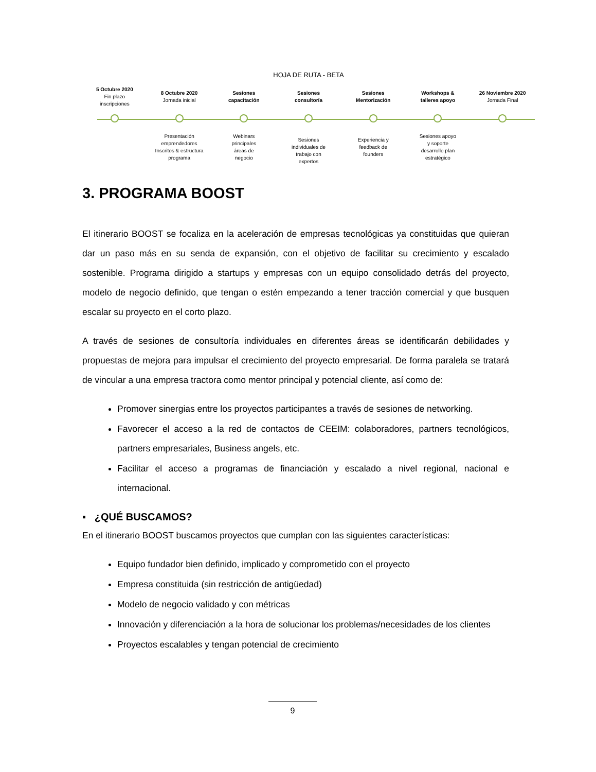HOJA DE RUTA - BETA
5 Octubre 2020
Fin plazo
inscripciones
8 Octubre 2020
Jornada inicial
Sesiones
capacitación
Sesiones
consultoría
Sesiones
Mentorización
Workshops &
talleres apoyo
26 Noviembre 2020
Jornada Final
Presentación
emprendedores
Inscritos & estructura
programa
Webinars
principales
áreas de
negocio
Sesiones
individuales de
trabajo con
expertos
Experiencia y
feedback de
founders
Sesiones apoyo
y soporte
desarrollo plan
estratégico
3. PROGRAMA BOOST
El itinerario BOOST se focaliza en la aceleración de empresas tecnológicas ya constituidas que quieran dar un paso más en su senda de expansión, con el objetivo de facilitar su crecimiento y escalado sostenible. Programa dirigido a startups y empresas con un equipo consolidado detrás del proyecto, modelo de negocio definido, que tengan o estén empezando a tener tracción comercial y que busquen escalar su proyecto en el corto plazo.
A través de sesiones de consultoría individuales en diferentes áreas se identificarán debilidades y propuestas de mejora para impulsar el crecimiento del proyecto empresarial. De forma paralela se tratará de vincular a una empresa tractora como mentor principal y potencial cliente, así como de:
Promover sinergias entre los proyectos participantes a través de sesiones de networking.
Favorecer el acceso a la red de contactos de CEEIM: colaboradores, partners tecnológicos, partners empresariales, Business angels, etc.
Facilitar el acceso a programas de financiación y escalado a nivel regional, nacional e internacional.
▪ ¿QUÉ BUSCAMOS?
En el itinerario BOOST buscamos proyectos que cumplan con las siguientes características:
Equipo fundador bien definido, implicado y comprometido con el proyecto
Empresa constituida (sin restricción de antigüedad)
Modelo de negocio validado y con métricas
Innovación y diferenciación a la hora de solucionar los problemas/necesidades de los clientes
Proyectos escalables y tengan potencial de crecimiento
9